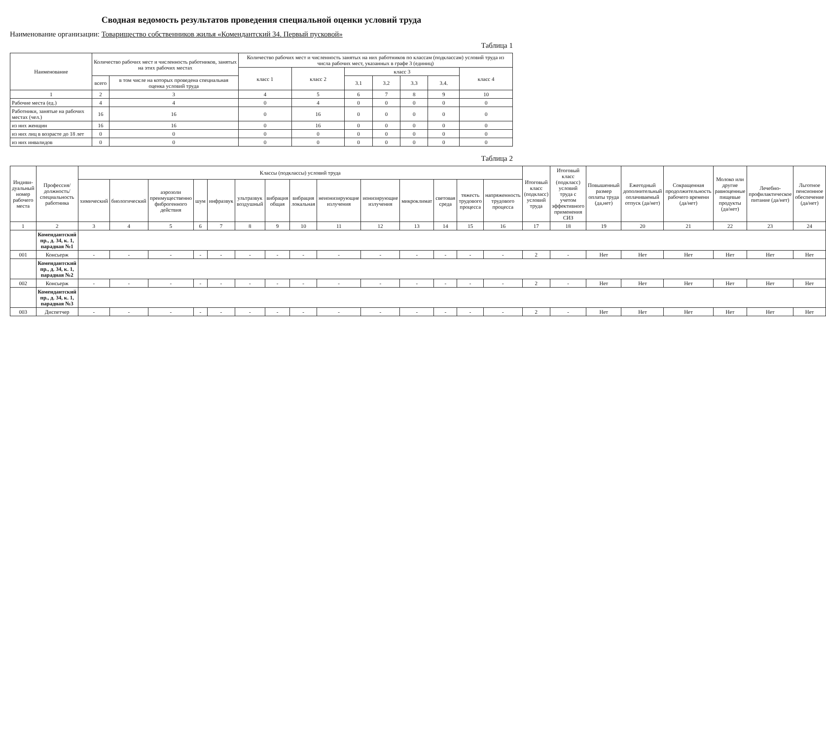Сводная ведомость результатов проведения специальной оценки условий труда
Наименование организации: Товарищество собственников жилья «Комендантский 34. Первый пусковой»
Таблица 1
| Наименование | Количество рабочих мест и численность работников, занятых на этих рабочих местах | | Количество рабочих мест и численность занятых на них работников по классам (подклассам) условий труда из числа рабочих мест, указанных в графе 3 (единиц) | | | | | | |
| --- | --- | --- | --- | --- | --- | --- | --- | --- | --- |
| | | | класс 1 | класс 2 | класс 3 | | | | класс 4 |
| | всего | в том числе на которых проведена специальная оценка условий труда | | | 3.1 | 3.2 | 3.3 | 3.4. | |
| 1 | 2 | 3 | 4 | 5 | 6 | 7 | 8 | 9 | 10 |
| Рабочие места (ед.) | 4 | 4 | 0 | 4 | 0 | 0 | 0 | 0 | 0 |
| Работники, занятые на рабочих местах (чел.) | 16 | 16 | 0 | 16 | 0 | 0 | 0 | 0 | 0 |
| из них женщин | 16 | 16 | 0 | 16 | 0 | 0 | 0 | 0 | 0 |
| из них лиц в возрасте до 18 лет | 0 | 0 | 0 | 0 | 0 | 0 | 0 | 0 | 0 |
| из них инвалидов | 0 | 0 | 0 | 0 | 0 | 0 | 0 | 0 | 0 |
Таблица 2
| Индиви-дуальный номер рабочего места | Профессия/ должность/ специальность работника | Классы (подклассы) условий труда | | | | | | | | | | | | | | Итоговый класс (подкласс) условий труда | Итоговый класс (подкласс) условий труда с учетом эффективного применения СИЗ | Повышенный размер оплаты труда (да,нет) | Ежегодный дополнительный оплачиваемый отпуск (да/нет) | Сокращенная продолжительность рабочего времени (да/нет) | Молоко или другие равноценные пищевые продукты (да/нет) | Лечебно-профилактическое питание (да/нет) | Льготное пенсионное обеспечение (да/нет) |
| --- | --- | --- | --- | --- | --- | --- | --- | --- | --- | --- | --- | --- | --- | --- | --- | --- | --- | --- | --- | --- | --- | --- | --- |
| | | химический | биологический | аэрозоли преимущественно фиброгенного действия | шум | инфразвук | ультразвук воздушный | вибрация общая | вибрация локальная | неионизирующие излучения | ионизирующие излучения | микроклимат | световая среда | тяжесть трудового процесса | напряженность трудового процесса | | | | | | | | |
| 1 | 2 | 3 | 4 | 5 | 6 | 7 | 8 | 9 | 10 | 11 | 12 | 13 | 14 | 15 | 16 | 17 | 18 | 19 | 20 | 21 | 22 | 23 | 24 |
| | Комендантский пр., д. 34, к. 1, парадная №1 | | | | | | | | | | | | | | | | | | | | | | |
| 001 | Консьерж | - | - | - | - | - | - | - | - | - | - | - | - | - | - | 2 | - | Нет | Нет | Нет | Нет | Нет | Нет |
| | Комендантский пр., д. 34, к. 1, парадная №2 | | | | | | | | | | | | | | | | | | | | | | |
| 002 | Консьерж | - | - | - | - | - | - | - | - | - | - | - | - | - | - | 2 | - | Нет | Нет | Нет | Нет | Нет | Нет |
| | Комендантский пр., д. 34, к. 1, парадная №3 | | | | | | | | | | | | | | | | | | | | | | |
| 003 | Диспетчер | - | - | - | - | - | - | - | - | - | - | - | - | - | - | 2 | - | Нет | Нет | Нет | Нет | Нет | Нет |